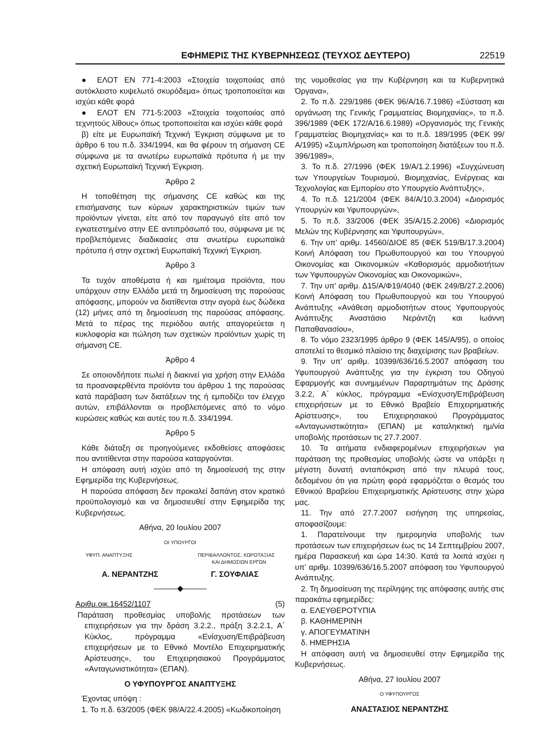ΕΦΗΜΕΡΙΣ ΤΗΣ ΚΥΒΕΡΝΗΣΕΩΣ (ΤΕΥΧΟΣ ΔΕΥΤΕΡΟ) 22519
● ΕΛΟΤ ΕΝ 771-4:2003 «Στοιχεία τοιχοποιίας από αυτόκλειστο κυψελωτό σκυρόδεμα» όπως τροποποιείται και ισχύει κάθε φορά
● ΕΛΟΤ ΕΝ 771-5:2003 «Στοιχεία τοιχοποιίας από τεχνητούς λίθους» όπως τροποποιείται και ισχύει κάθε φορά
β) είτε με Ευρωπαϊκή Τεχνική Έγκριση σύμφωνα με το άρθρο 6 του π.δ. 334/1994, και θα φέρουν τη σήμανση CE σύμφωνα με τα ανωτέρω ευρωπαϊκά πρότυπα ή με την σχετική Ευρωπαϊκή Τεχνική Έγκριση.
Άρθρο 2
Η τοποθέτηση της σήμανσης CE καθώς και της επισήμανσης των κύριων χαρακτηριστικών τιμών των προϊόντων γίνεται, είτε από τον παραγωγό είτε από τον εγκατεστημένο στην ΕΕ αντιπρόσωπό του, σύμφωνα με τις προβλεπόμενες διαδικασίες στα ανωτέρω ευρωπαϊκά πρότυπα ή στην σχετική Ευρωπαϊκή Τεχνική Έγκριση.
Άρθρο 3
Τα τυχόν αποθέματα ή και ημιέτοιμα προϊόντα, που υπάρχουν στην Ελλάδα μετά τη δημοσίευση της παρούσας απόφασης, μπορούν να διατίθενται στην αγορά έως δώδεκα (12) μήνες από τη δημοσίευση της παρούσας απόφασης. Μετά το πέρας της περιόδου αυτής απαγορεύεται η κυκλοφορία και πώληση των σχετικών προϊόντων χωρίς τη σήμανση CE.
Άρθρο 4
Σε οποιονδήποτε πωλεί ή διακινεί για χρήση στην Ελλάδα τα προαναφερθέντα προϊόντα του άρθρου 1 της παρούσας κατά παράβαση των διατάξεων της ή εμποδίζει τον έλεγχο αυτών, επιβάλλονται οι προβλεπόμενες από το νόμο κυρώσεις καθώς και αυτές του π.δ. 334/1994.
Άρθρο 5
Κάθε διάταξη σε προηγούμενες εκδοθείσες αποφάσεις που αντιτίθενται στην παρούσα καταργούνται.
Η απόφαση αυτή ισχύει από τη δημοσίευσή της στην Εφημερίδα της Κυβερνήσεως.
Η παρούσα απόφαση δεν προκαλεί δαπάνη στον κρατικό προϋπολογισμό και να δημοσιευθεί στην Εφημερίδα της Κυβερνήσεως.
Αθήνα, 20 Ιουλίου 2007
ΟΙ ΥΠΟΥΡΓΟΙ
ΥΦΥΠ. ΑΝΑΠΤΥΞΗΣ ΠΕΡΙΒΑΛΛΟΝΤΟΣ, ΧΩΡΟΤΑΞΙΑΣ
ΚΑΙ ΔΗΜΟΣΙΩΝ ΕΡΓΩΝ
Α. ΝΕΡΑΝΤΖΗΣ Γ. ΣΟΥΦΛΙΑΣ
———◆———
Αριθμ.οικ.16452/1107 (5)
Παράταση προθεσμίας υποβολής προτάσεων των επιχειρήσεων για την δράση 3.2.2., πράξη 3.2.2.1, Α΄ Κύκλος, πρόγραμμα «Ενίσχυση/Επιβράβευση επιχειρήσεων με το Εθνικό Μοντέλο Επιχειρηματικής Αρίστευσης», του Επιχειρησιακού Προγράμματος «Ανταγωνιστικότητα» (ΕΠΑΝ).
Ο ΥΦΥΠΟΥΡΓΟΣ ΑΝΑΠΤΥΞΗΣ
Έχοντας υπόψη :
1. Το π.δ. 63/2005 (ΦΕΚ 98/Α/22.4.2005) «Κωδικοποίηση
της νομοθεσίας για την Κυβέρνηση και τα Κυβερνητικά Όργανα»,
2. Το π.δ. 229/1986 (ΦΕΚ 96/Α/16.7.1986) «Σύσταση και οργάνωση της Γενικής Γραμματείας Βιομηχανίας», το π.δ. 396/1989 (ΦΕΚ 172/Α/16.6.1989) «Οργανισμός της Γενικής Γραμματείας Βιομηχανίας» και το π.δ. 189/1995 (ΦΕΚ 99/Α/1995) «Συμπλήρωση και τροποποίηση διατάξεων του π.δ. 396/1989»,
3. Το π.δ. 27/1996 (ΦΕΚ 19/Α/1.2.1996) «Συγχώνευση των Υπουργείων Τουρισμού, Βιομηχανίας, Ενέργειας και Τεχνολογίας και Εμπορίου στο Υπουργείο Ανάπτυξης»,
4. Το π.δ. 121/2004 (ΦΕΚ 84/Α/10.3.2004) «Διορισμός Υπουργών και Υφυπουργών»,
5. Το π.δ. 33/2006 (ΦΕΚ 35/Α/15.2.2006) «Διορισμός Μελών της Κυβέρνησης και Υφυπουργών»,
6. Την υπ’ αριθμ. 14560/ΔΙΟΕ 85 (ΦΕΚ 519/Β/17.3.2004) Κοινή Απόφαση του Πρωθυπουργού και του Υπουργού Οικονομίας και Οικονομικών «Καθορισμός αρμοδιοτήτων των Υφυπουργών Οικονομίας και Οικονομικών»,
7. Την υπ’ αριθμ. Δ15/Α/Φ19/4040 (ΦΕΚ 249/Β/27.2.2006) Κοινή Απόφαση του Πρωθυπουργού και του Υπουργού Ανάπτυξης «Ανάθεση αρμοδιοτήτων στους Υφυπουργούς Ανάπτυξης Αναστάσιο Νεράντζη και Ιωάννη Παπαθανασίου»,
8. Το νόμο 2323/1995 άρθρο 9 (ΦΕΚ 145/Α/95), ο οποίος αποτελεί το θεσμικό πλαίσιο της διαχείρισης των βραβείων.
9. Την υπ’ αριθμ. 10399/636/16.5.2007 απόφαση του Υφυπουργού Ανάπτυξης για την έγκριση του Οδηγού Εφαρμογής και συνημμένων Παραρτημάτων της Δράσης 3.2.2, Α΄ κύκλος, πρόγραμμα «Ενίσχυση/Επιβράβευση επιχειρήσεων με το Εθνικό Βραβείο Επιχειρηματικής Αρίστευσης», του Επιχειρησιακού Προγράμματος «Ανταγωνιστικότητα» (ΕΠΑΝ) με καταληκτική ημ/νία υποβολής προτάσεων τις 27.7.2007.
10. Τα αιτήματα ενδιαφερομένων επιχειρήσεων για παράταση της προθεσμίας υποβολής ώστε να υπάρξει η μέγιστη δυνατή ανταπόκριση από την πλευρά τους, δεδομένου ότι για πρώτη φορά εφαρμόζεται ο θεσμός του Εθνικού Βραβείου Επιχειρηματικής Αρίστευσης στην χώρα μας.
11. Την από 27.7.2007 εισήγηση της υπηρεσίας, αποφασίζουμε:
1. Παρατείνουμε την ημερομηνία υποβολής των προτάσεων των επιχειρήσεων έως τις 14 Σεπτεμβρίου 2007, ημέρα Παρασκευή και ώρα 14:30. Κατά τα λοιπά ισχύει η υπ’ αριθμ. 10399/636/16.5.2007 απόφαση του Υφυπουργού Ανάπτυξης.
2. Τη δημοσίευση της περίληψης της απόφασης αυτής στις παρακάτω εφημερίδες:
α. ΕΛΕΥΘΕΡΟΤΥΠΙΑ
β. ΚΑΘΗΜΕΡΙΝΗ
γ. ΑΠΟΓΕΥΜΑΤΙΝΗ
δ. ΗΜΕΡΗΣΙΑ
Η απόφαση αυτή να δημοσιευθεί στην Εφημερίδα της Κυβερνήσεως.
Αθήνα, 27 Ιουλίου 2007
Ο ΥΦΥΠΟΥΡΓΟΣ
ΑΝΑΣΤΑΣΙΟΣ ΝΕΡΑΝΤΖΗΣ